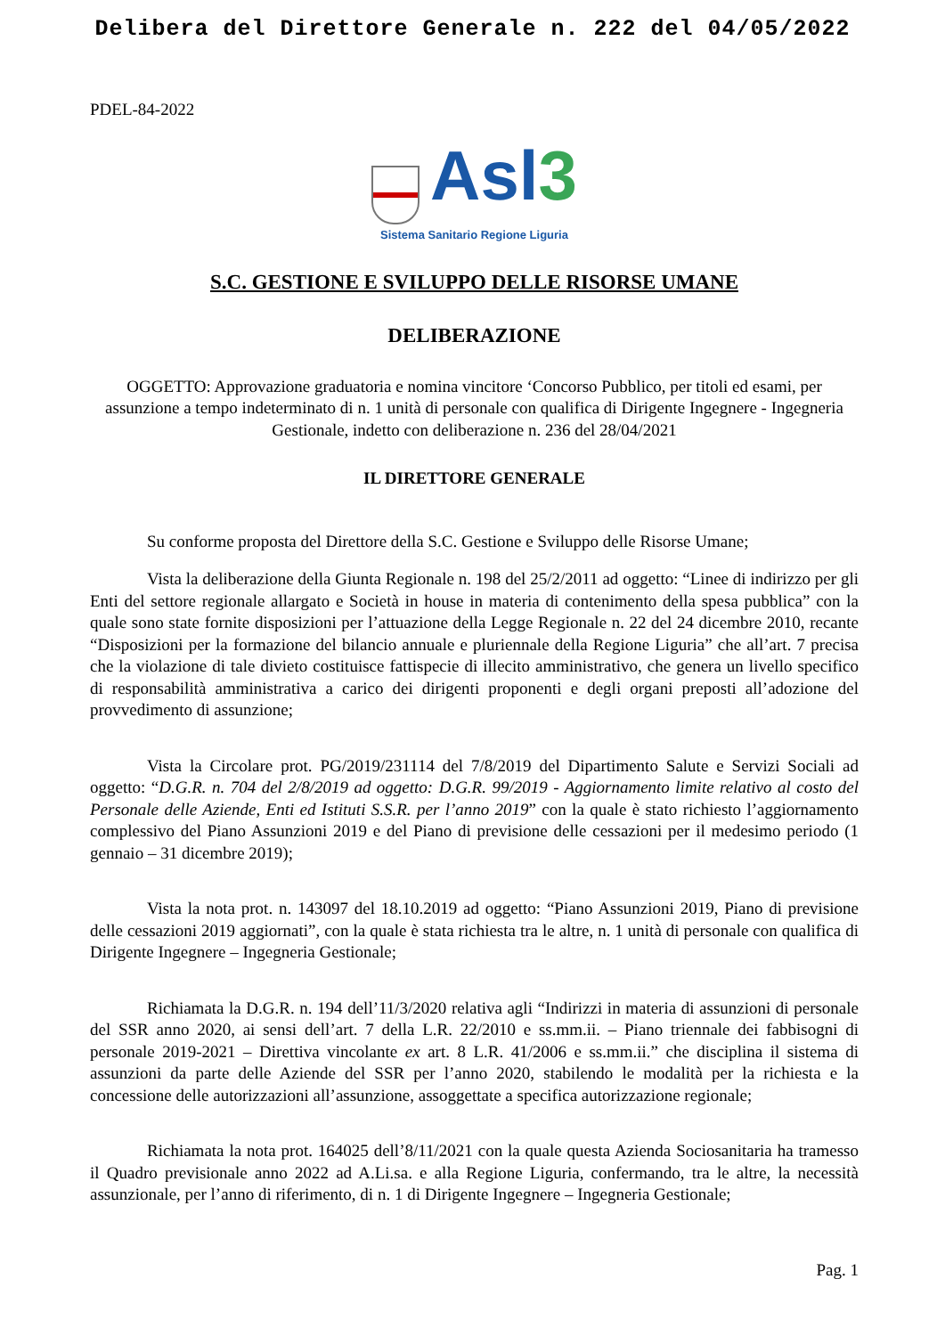Delibera del Direttore Generale n. 222 del 04/05/2022
PDEL-84-2022
Asl3
Sistema Sanitario Regione Liguria
S.C. GESTIONE E SVILUPPO DELLE RISORSE UMANE
DELIBERAZIONE
OGGETTO: Approvazione graduatoria e nomina vincitore ‘Concorso Pubblico, per titoli ed esami, per assunzione a tempo indeterminato di n. 1 unità di personale con qualifica di Dirigente Ingegnere - Ingegneria Gestionale, indetto con deliberazione n. 236 del 28/04/2021
IL DIRETTORE GENERALE
Su conforme proposta del Direttore della S.C. Gestione e Sviluppo delle Risorse Umane;
Vista la deliberazione della Giunta Regionale n. 198 del 25/2/2011 ad oggetto: “Linee di indirizzo per gli Enti del settore regionale allargato e Società in house in materia di contenimento della spesa pubblica” con la quale sono state fornite disposizioni per l’attuazione della Legge Regionale n. 22 del 24 dicembre 2010, recante “Disposizioni per la formazione del bilancio annuale e pluriennale della Regione Liguria” che all’art. 7 precisa che la violazione di tale divieto costituisce fattispecie di illecito amministrativo, che genera un livello specifico di responsabilità amministrativa a carico dei dirigenti proponenti e degli organi preposti all’adozione del provvedimento di assunzione;
Vista la Circolare prot. PG/2019/231114 del 7/8/2019 del Dipartimento Salute e Servizi Sociali ad oggetto: “D.G.R. n. 704 del 2/8/2019 ad oggetto: D.G.R. 99/2019 - Aggiornamento limite relativo al costo del Personale delle Aziende, Enti ed Istituti S.S.R. per l’anno 2019” con la quale è stato richiesto l’aggiornamento complessivo del Piano Assunzioni 2019 e del Piano di previsione delle cessazioni per il medesimo periodo (1 gennaio – 31 dicembre 2019);
Vista la nota prot. n. 143097 del 18.10.2019 ad oggetto: “Piano Assunzioni 2019, Piano di previsione delle cessazioni 2019 aggiornati”, con la quale è stata richiesta tra le altre, n. 1 unità di personale con qualifica di Dirigente Ingegnere – Ingegneria Gestionale;
Richiamata la D.G.R. n. 194 dell’11/3/2020 relativa agli “Indirizzi in materia di assunzioni di personale del SSR anno 2020, ai sensi dell’art. 7 della L.R. 22/2010 e ss.mm.ii. – Piano triennale dei fabbisogni di personale 2019-2021 – Direttiva vincolante ex art. 8 L.R. 41/2006 e ss.mm.ii.” che disciplina il sistema di assunzioni da parte delle Aziende del SSR per l’anno 2020, stabilendo le modalità per la richiesta e la concessione delle autorizzazioni all’assunzione, assoggettate a specifica autorizzazione regionale;
Richiamata la nota prot. 164025 dell’8/11/2021 con la quale questa Azienda Sociosanitaria ha tramesso il Quadro previsionale anno 2022 ad A.Li.sa. e alla Regione Liguria, confermando, tra le altre, la necessità assunzionale, per l’anno di riferimento, di n. 1 di Dirigente Ingegnere – Ingegneria Gestionale;
Pag. 1